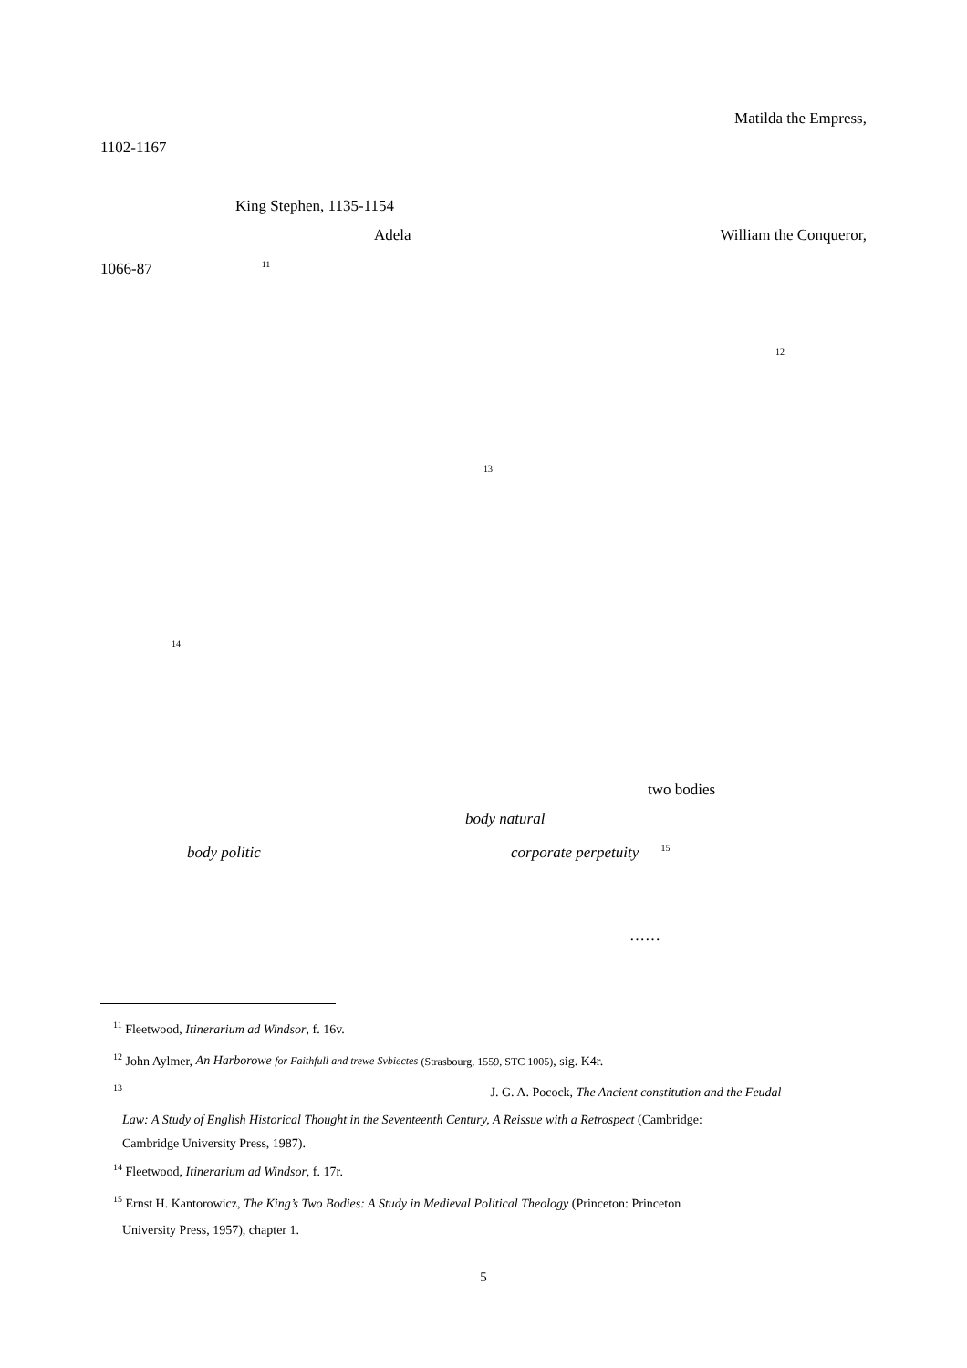Matilda the Empress,
1102-1167
King Stephen, 1135-1154
Adela William the Conqueror,
1066-87<sup>11</sup>
<sup>12</sup>
<sup>13</sup>
<sup>14</sup>
two bodies
body natural
body politic corporate perpetuity <sup>15</sup>
……
<sup>11</sup> Fleetwood, Itinerarium ad Windsor, f. 16v.
<sup>12</sup> John Aylmer, An Harborowe for Faithfull and trewe Svbiectes (Strasbourg, 1559, STC 1005), sig. K4r.
<sup>13</sup> J. G. A. Pocock, The Ancient constitution and the Feudal
Law: A Study of English Historical Thought in the Seventeenth Century, A Reissue with a Retrospect (Cambridge:
Cambridge University Press, 1987).
<sup>14</sup> Fleetwood, Itinerarium ad Windsor, f. 17r.
<sup>15</sup> Ernst H. Kantorowicz, The King’s Two Bodies: A Study in Medieval Political Theology (Princeton: Princeton
University Press, 1957), chapter 1.
5